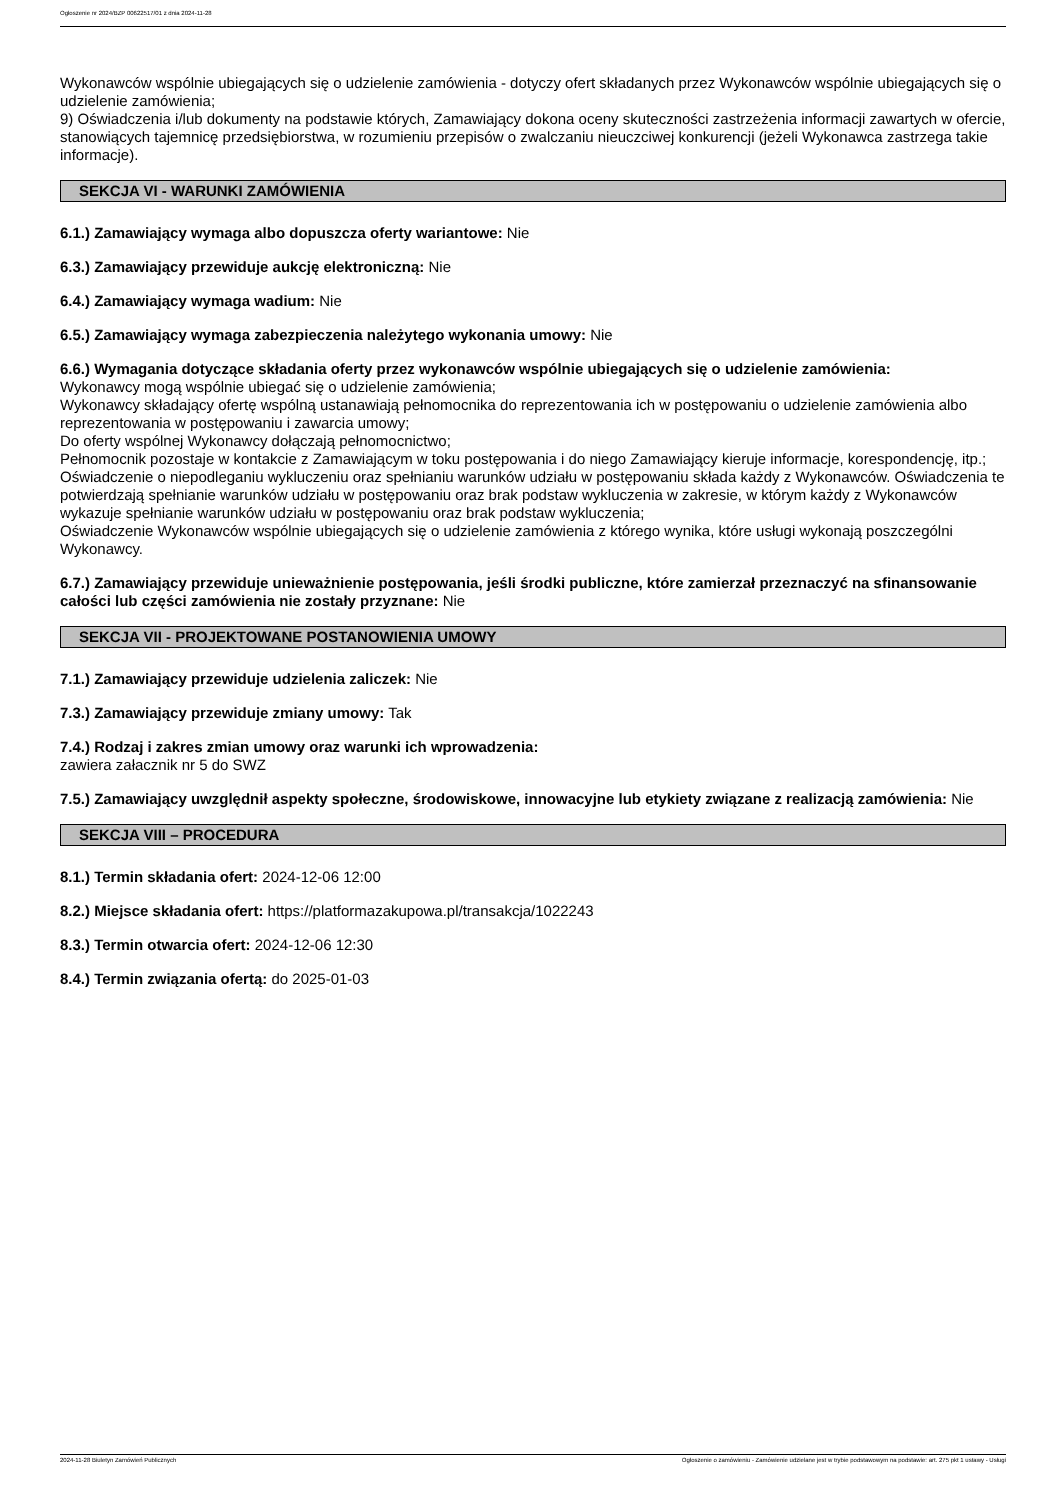Ogłoszenie nr 2024/BZP 00622517/01 z dnia 2024-11-28
Wykonawców wspólnie ubiegających się o udzielenie zamówienia - dotyczy ofert składanych przez Wykonawców wspólnie ubiegających się o udzielenie zamówienia;
9) Oświadczenia i/lub dokumenty na podstawie których, Zamawiający dokona oceny skuteczności zastrzeżenia informacji zawartych w ofercie, stanowiących tajemnicę przedsiębiorstwa, w rozumieniu przepisów o zwalczaniu nieuczciwej konkurencji (jeżeli Wykonawca zastrzega takie informacje).
SEKCJA VI - WARUNKI ZAMÓWIENIA
6.1.) Zamawiający wymaga albo dopuszcza oferty wariantowe: Nie
6.3.) Zamawiający przewiduje aukcję elektroniczną: Nie
6.4.) Zamawiający wymaga wadium: Nie
6.5.) Zamawiający wymaga zabezpieczenia należytego wykonania umowy: Nie
6.6.) Wymagania dotyczące składania oferty przez wykonawców wspólnie ubiegających się o udzielenie zamówienia:
Wykonawcy mogą wspólnie ubiegać się o udzielenie zamówienia;
Wykonawcy składający ofertę wspólną ustanawiają pełnomocnika do reprezentowania ich w postępowaniu o udzielenie zamówienia albo reprezentowania w postępowaniu i zawarcia umowy;
Do oferty wspólnej Wykonawcy dołączają pełnomocnictwo;
Pełnomocnik pozostaje w kontakcie z Zamawiającym w toku postępowania i do niego Zamawiający kieruje informacje, korespondencję, itp.;
Oświadczenie o niepodleganiu wykluczeniu oraz spełnianiu warunków udziału w postępowaniu składa każdy z Wykonawców. Oświadczenia te potwierdzają spełnianie warunków udziału w postępowaniu oraz brak podstaw wykluczenia w zakresie, w którym każdy z Wykonawców wykazuje spełnianie warunków udziału w postępowaniu oraz brak podstaw wykluczenia;
Oświadczenie Wykonawców wspólnie ubiegających się o udzielenie zamówienia z którego wynika, które usługi wykonają poszczególni Wykonawcy.
6.7.) Zamawiający przewiduje unieważnienie postępowania, jeśli środki publiczne, które zamierzał przeznaczyć na sfinansowanie całości lub części zamówienia nie zostały przyznane: Nie
SEKCJA VII - PROJEKTOWANE POSTANOWIENIA UMOWY
7.1.) Zamawiający przewiduje udzielenia zaliczek: Nie
7.3.) Zamawiający przewiduje zmiany umowy: Tak
7.4.) Rodzaj i zakres zmian umowy oraz warunki ich wprowadzenia:
zawiera załacznik nr 5 do SWZ
7.5.) Zamawiający uwzględnił aspekty społeczne, środowiskowe, innowacyjne lub etykiety związane z realizacją zamówienia: Nie
SEKCJA VIII – PROCEDURA
8.1.) Termin składania ofert: 2024-12-06 12:00
8.2.) Miejsce składania ofert: https://platformazakupowa.pl/transakcja/1022243
8.3.) Termin otwarcia ofert: 2024-12-06 12:30
8.4.) Termin związania ofertą: do 2025-01-03
2024-11-28 Biuletyn Zamówień Publicznych Ogłoszenie o zamówieniu - Zamówienie udzielane jest w trybie podstawowym na podstawie: art. 275 pkt 1 ustawy - Usługi